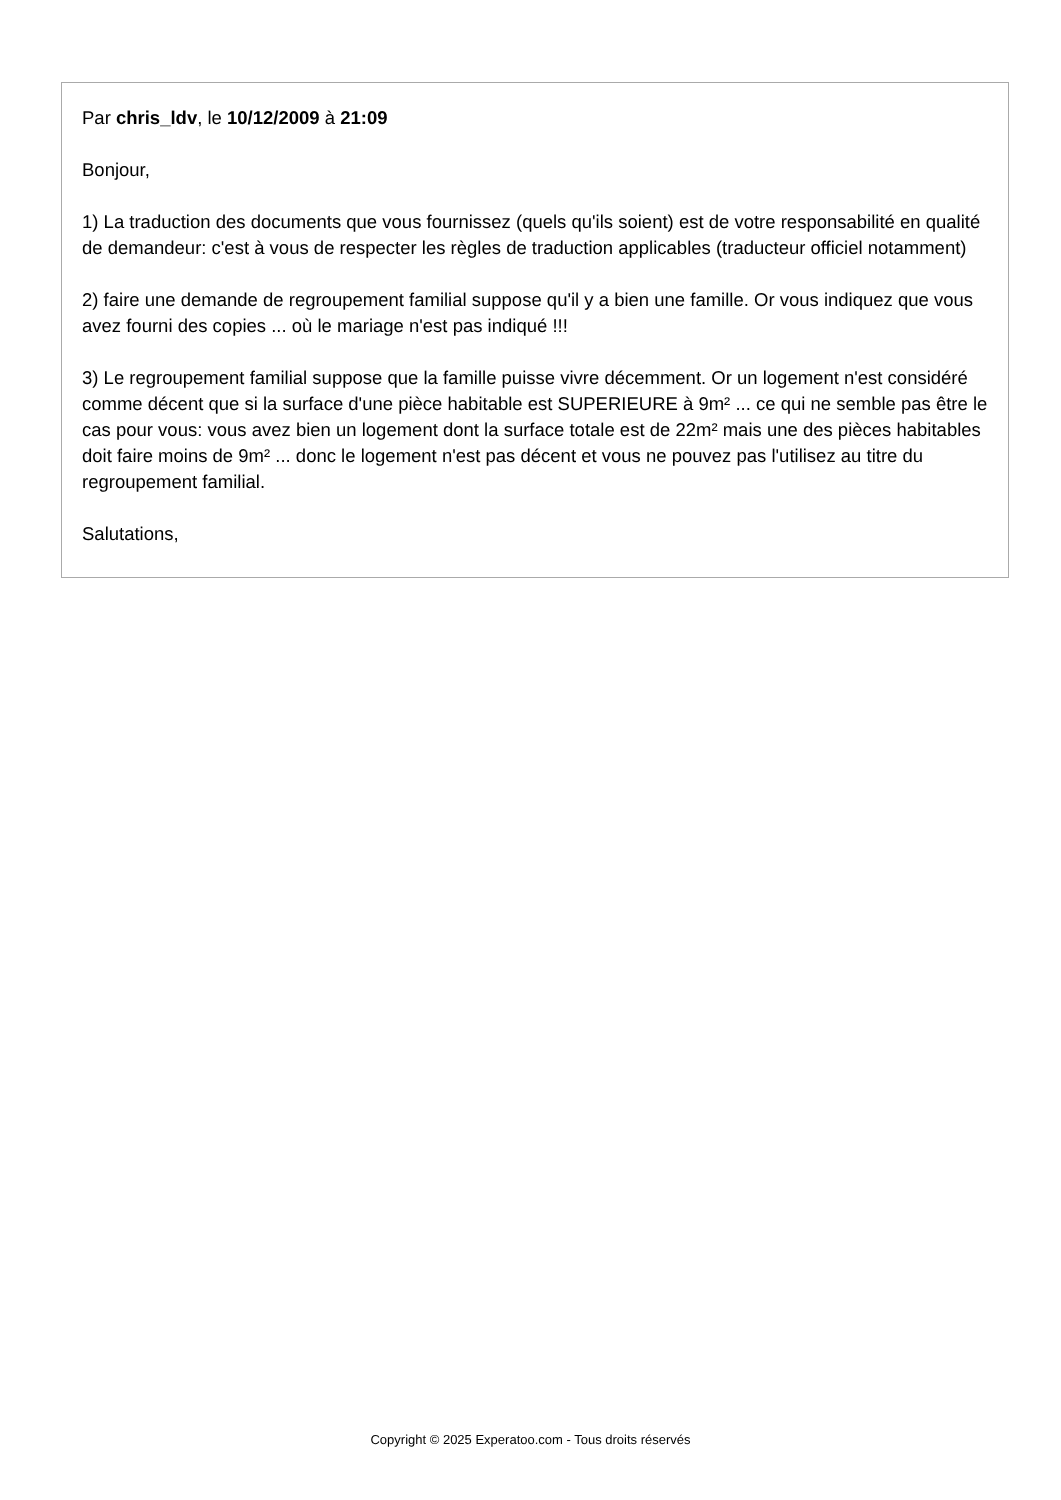Par chris_ldv, le 10/12/2009 à 21:09
Bonjour,
1) La traduction des documents que vous fournissez (quels qu'ils soient) est de votre responsabilité en qualité de demandeur: c'est à vous de respecter les règles de traduction applicables (traducteur officiel notamment)
2) faire une demande de regroupement familial suppose qu'il y a bien une famille. Or vous indiquez que vous avez fourni des copies ... où le mariage n'est pas indiqué !!!
3) Le regroupement familial suppose que la famille puisse vivre décemment. Or un logement n'est considéré comme décent que si la surface d'une pièce habitable est SUPERIEURE à 9m² ... ce qui ne semble pas être le cas pour vous: vous avez bien un logement dont la surface totale est de 22m² mais une des pièces habitables doit faire moins de 9m² ... donc le logement n'est pas décent et vous ne pouvez pas l'utilisez au titre du regroupement familial.
Salutations,
Copyright © 2025 Experatoo.com - Tous droits réservés